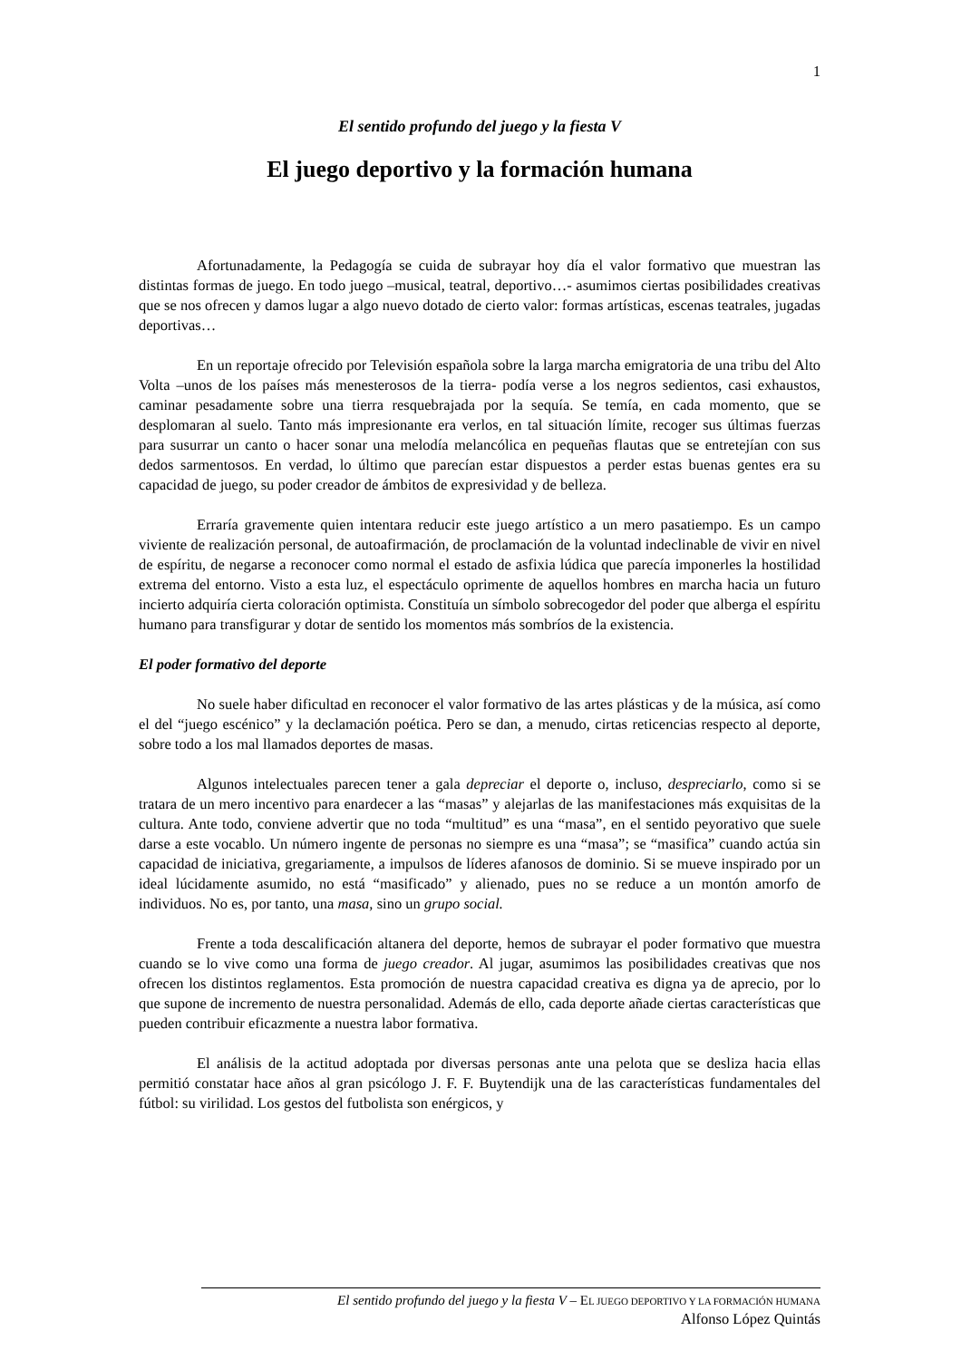1
El sentido profundo del juego y la fiesta V
El juego deportivo y la formación humana
Afortunadamente, la Pedagogía se cuida de subrayar hoy día el valor formativo que muestran las distintas formas de juego. En todo juego –musical, teatral, deportivo…- asumimos ciertas posibilidades creativas que se nos ofrecen y damos lugar a algo nuevo dotado de cierto valor: formas artísticas, escenas teatrales, jugadas deportivas…
En un reportaje ofrecido por Televisión española sobre la larga marcha emigratoria de una tribu del Alto Volta –unos de los países más menesterosos de la tierra- podía verse a los negros sedientos, casi exhaustos, caminar pesadamente sobre una tierra resquebrajada por la sequía. Se temía, en cada momento, que se desplomaran al suelo. Tanto más impresionante era verlos, en tal situación límite, recoger sus últimas fuerzas para susurrar un canto o hacer sonar una melodía melancólica en pequeñas flautas que se entretejían con sus dedos sarmentosos. En verdad, lo último que parecían estar dispuestos a perder estas buenas gentes era su capacidad de juego, su poder creador de ámbitos de expresividad y de belleza.
Erraría gravemente quien intentara reducir este juego artístico a un mero pasatiempo. Es un campo viviente de realización personal, de autoafirmación, de proclamación de la voluntad indeclinable de vivir en nivel de espíritu, de negarse a reconocer como normal el estado de asfixia lúdica que parecía imponerles la hostilidad extrema del entorno. Visto a esta luz, el espectáculo oprimente de aquellos hombres en marcha hacia un futuro incierto adquiría cierta coloración optimista. Constituía un símbolo sobrecogedor del poder que alberga el espíritu humano para transfigurar y dotar de sentido los momentos más sombríos de la existencia.
El poder formativo del deporte
No suele haber dificultad en reconocer el valor formativo de las artes plásticas y de la música, así como el del “juego escénico” y la declamación poética. Pero se dan, a menudo, cirtas reticencias respecto al deporte, sobre todo a los mal llamados deportes de masas.
Algunos intelectuales parecen tener a gala depreciar el deporte o, incluso, despreciarlo, como si se tratara de un mero incentivo para enardecer a las “masas” y alejarlas de las manifestaciones más exquisitas de la cultura. Ante todo, conviene advertir que no toda “multitud” es una “masa”, en el sentido peyorativo que suele darse a este vocablo. Un número ingente de personas no siempre es una “masa”; se “masifica” cuando actúa sin capacidad de iniciativa, gregariamente, a impulsos de líderes afanosos de dominio. Si se mueve inspirado por un ideal lúcidamente asumido, no está “masificado” y alienado, pues no se reduce a un montón amorfo de individuos. No es, por tanto, una masa, sino un grupo social.
Frente a toda descalificación altanera del deporte, hemos de subrayar el poder formativo que muestra cuando se lo vive como una forma de juego creador. Al jugar, asumimos las posibilidades creativas que nos ofrecen los distintos reglamentos. Esta promoción de nuestra capacidad creativa es digna ya de aprecio, por lo que supone de incremento de nuestra personalidad. Además de ello, cada deporte añade ciertas características que pueden contribuir eficazmente a nuestra labor formativa.
El análisis de la actitud adoptada por diversas personas ante una pelota que se desliza hacia ellas permitió constatar hace años al gran psicólogo J. F. F. Buytendijk una de las características fundamentales del fútbol: su virilidad. Los gestos del futbolista son enérgicos, y
El sentido profundo del juego y la fiesta V – EL JUEGO DEPORTIVO Y LA FORMACIÓN HUMANA
Alfonso López Quintás